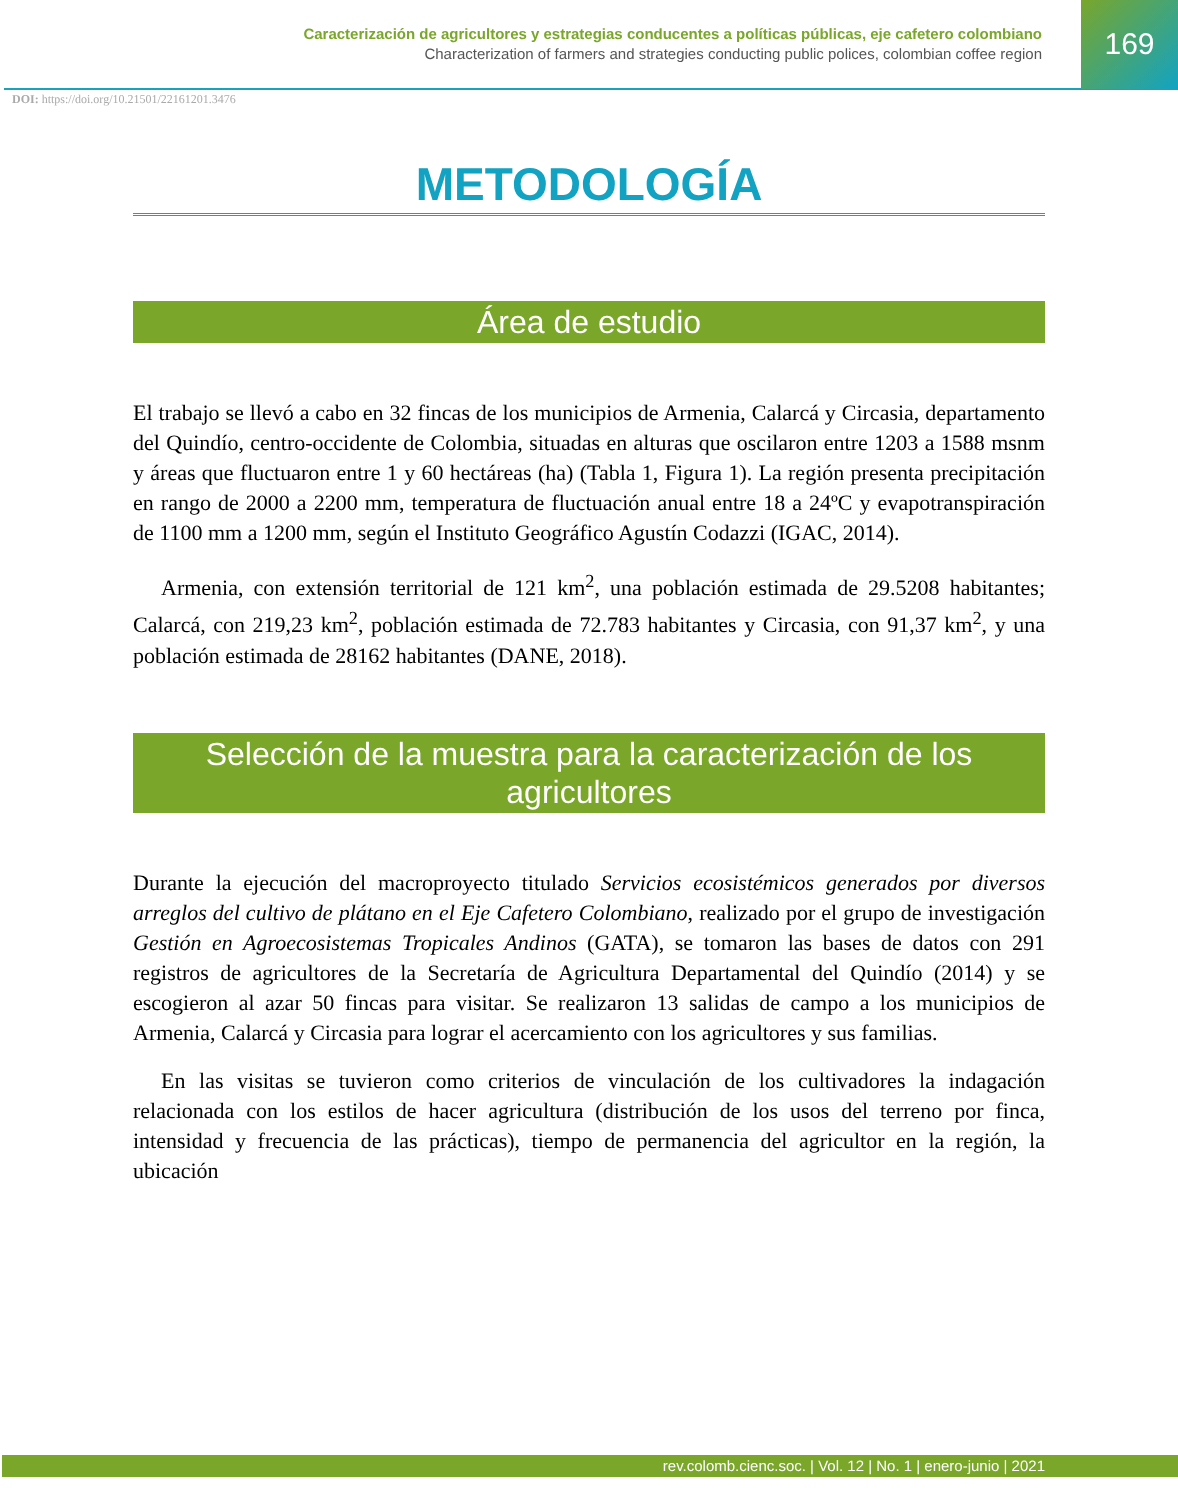Caracterización de agricultores y estrategias conducentes a políticas públicas, eje cafetero colombiano
Characterization of farmers and strategies conducting public polices, colombian coffee region
169
DOI: https://doi.org/10.21501/22161201.3476
METODOLOGÍA
Área de estudio
El trabajo se llevó a cabo en 32 fincas de los municipios de Armenia, Calarcá y Circasia, departamento del Quindío, centro-occidente de Colombia, situadas en alturas que oscilaron entre 1203 a 1588 msnm y áreas que fluctuaron entre 1 y 60 hectáreas (ha) (Tabla 1, Figura 1). La región presenta precipitación en rango de 2000 a 2200 mm, temperatura de fluctuación anual entre 18 a 24ºC y evapotranspiración de 1100 mm a 1200 mm, según el Instituto Geográfico Agustín Codazzi (IGAC, 2014).
Armenia, con extensión territorial de 121 km<sup>2</sup>, una población estimada de 29.5208 habitantes; Calarcá, con 219,23 km<sup>2</sup>, población estimada de 72.783 habitantes y Circasia, con 91,37 km<sup>2</sup>, y una población estimada de 28162 habitantes (DANE, 2018).
Selección de la muestra para la caracterización de los agricultores
Durante la ejecución del macroproyecto titulado Servicios ecosistémicos generados por diversos arreglos del cultivo de plátano en el Eje Cafetero Colombiano, realizado por el grupo de investigación Gestión en Agroecosistemas Tropicales Andinos (GATA), se tomaron las bases de datos con 291 registros de agricultores de la Secretaría de Agricultura Departamental del Quindío (2014) y se escogieron al azar 50 fincas para visitar. Se realizaron 13 salidas de campo a los municipios de Armenia, Calarcá y Circasia para lograr el acercamiento con los agricultores y sus familias.
En las visitas se tuvieron como criterios de vinculación de los cultivadores la indagación relacionada con los estilos de hacer agricultura (distribución de los usos del terreno por finca, intensidad y frecuencia de las prácticas), tiempo de permanencia del agricultor en la región, la ubicación
rev.colomb.cienc.soc. | Vol. 12 | No. 1 | enero-junio | 2021